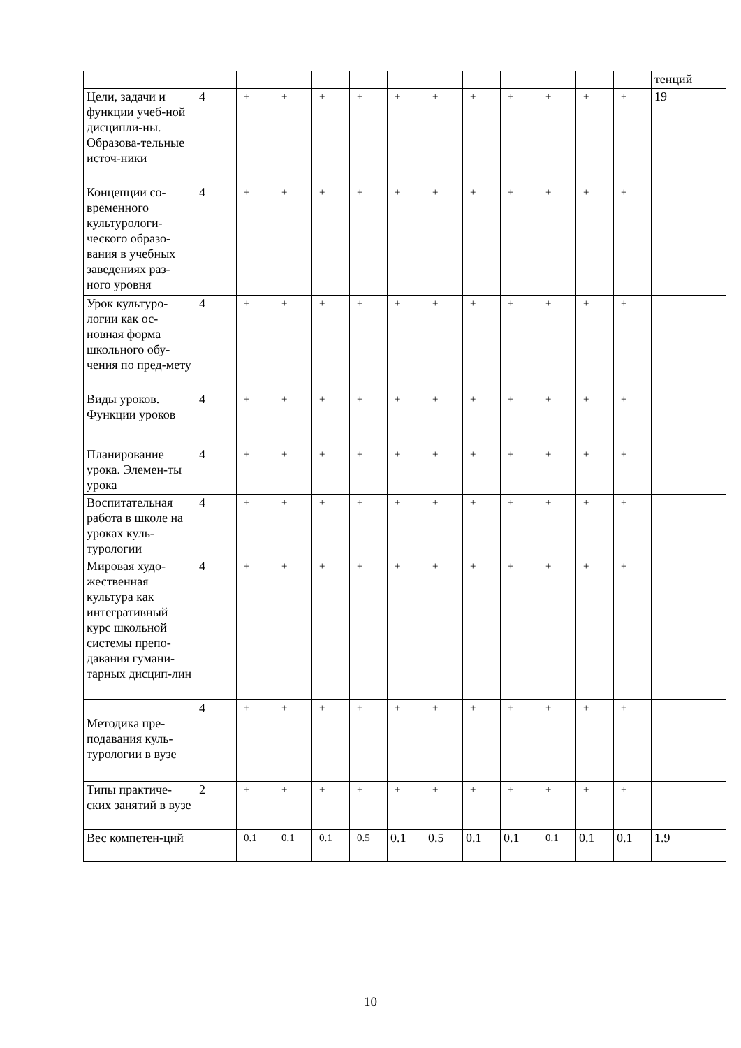| | | | | | | | | | | | | | тенций |
| Цели, задачи и функции учеб-ной дисципли-ны. Образова-тельные источ-ники | 4 | + | + | + | + | + | + | + | + | + | + | + | 19 |
| Концепции со-временного культурологи-ческого образо-вания в учебных заведениях раз-ного уровня | 4 | + | + | + | + | + | + | + | + | + | + | + | |
| Урок культуро-логии как ос-новная форма школьного обу-чения по пред-мету | 4 | + | + | + | + | + | + | + | + | + | + | + | |
| Виды уроков. Функции уроков | 4 | + | + | + | + | + | + | + | + | + | + | + | |
| Планирование урока. Элемен-ты урока | 4 | + | + | + | + | + | + | + | + | + | + | + | |
| Воспитательная работа в школе на уроках куль-турологии | 4 | + | + | + | + | + | + | + | + | + | + | + | |
| Мировая худо-жественная культура как интегративный курс школьной системы препо-давания гумани-тарных дисцип-лин | 4 | + | + | + | + | + | + | + | + | + | + | + | |
| Методика пре-подавания куль-турологии в вузе | 4 | + | + | + | + | + | + | + | + | + | + | + | |
| Типы практиче-ских занятий в вузе | 2 | + | + | + | + | + | + | + | + | + | + | + | |
| Вес компетен-ций | | 0.1 | 0.1 | 0.1 | 0.5 | 0.1 | 0.5 | 0.1 | 0.1 | 0.1 | 0.1 | 0.1 | 1.9 |
10